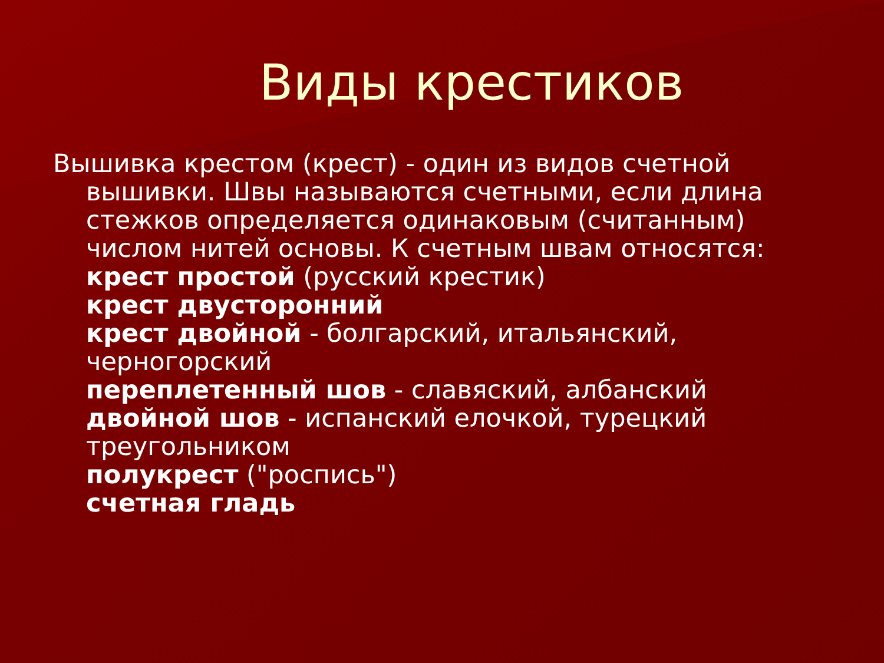Виды крестиков
Вышивка крестом (крест) - один из видов счетной
вышивки. Швы называются счетными, если длина стежков определяется одинаковым (считанным) числом нитей основы. К счетным швам относятся:
крест простой (русский крестик)
крест двусторонний
крест двойной - болгарский, итальянский, черногорский
переплетенный шов - славяский, албанский
двойной шов - испанский елочкой, турецкий треугольником
полукрест ("роспись")
счетная гладь